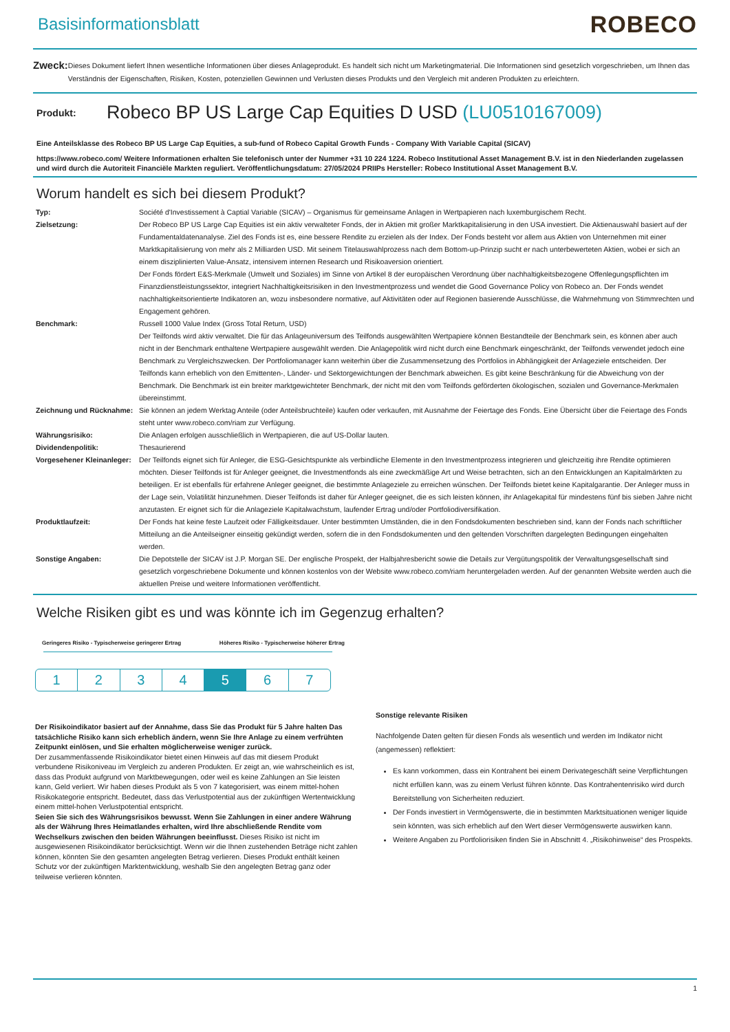Basisinformationsblatt
ROBECO
Zweck:
Dieses Dokument liefert Ihnen wesentliche Informationen über dieses Anlageprodukt. Es handelt sich nicht um Marketingmaterial. Die Informationen sind gesetzlich vorgeschrieben, um Ihnen das Verständnis der Eigenschaften, Risiken, Kosten, potenziellen Gewinnen und Verlusten dieses Produkts und den Vergleich mit anderen Produkten zu erleichtern.
Produkt: Robeco BP US Large Cap Equities D USD (LU0510167009)
Eine Anteilsklasse des Robeco BP US Large Cap Equities, a sub-fund of Robeco Capital Growth Funds - Company With Variable Capital (SICAV)
https://www.robeco.com/ Weitere Informationen erhalten Sie telefonisch unter der Nummer +31 10 224 1224. Robeco Institutional Asset Management B.V. ist in den Niederlanden zugelassen und wird durch die Autoriteit Financiële Markten reguliert. Veröffentlichungsdatum: 27/05/2024 PRIIPs Hersteller: Robeco Institutional Asset Management B.V.
Worum handelt es sich bei diesem Produkt?
| Typ: | Société d'Investissement à Captial Variable (SICAV) – Organismus für gemeinsame Anlagen in Wertpapieren nach luxemburgischem Recht. |
| Zielsetzung: | Der Robeco BP US Large Cap Equities ist ein aktiv verwalteter Fonds, der in Aktien mit großer Marktkapitalisierung in den USA investiert. Die Aktienauswahl basiert auf der Fundamentaldatenanalyse. Ziel des Fonds ist es, eine bessere Rendite zu erzielen als der Index. Der Fonds besteht vor allem aus Aktien von Unternehmen mit einer Marktkapitalisierung von mehr als 2 Milliarden USD. Mit seinem Titelauswahlprozess nach dem Bottom-up-Prinzip sucht er nach unterbewerteten Aktien, wobei er sich an einem disziplinierten Value-Ansatz, intensivem internen Research und Risikoaversion orientiert. Der Fonds fördert E&S-Merkmale (Umwelt und Soziales) im Sinne von Artikel 8 der europäischen Verordnung über nachhaltigkeitsbezogene Offenlegungspflichten im Finanzdienstleistungssektor, integriert Nachhaltigkeitsrisiken in den Investmentprozess und wendet die Good Governance Policy von Robeco an. Der Fonds wendet nachhaltigkeitsorientierte Indikatoren an, wozu insbesondere normative, auf Aktivitäten oder auf Regionen basierende Ausschlüsse, die Wahrnehmung von Stimmrechten und Engagement gehören. |
| Benchmark: | Russell 1000 Value Index (Gross Total Return, USD) Der Teilfonds wird aktiv verwaltet. Die für das Anlageuniversum des Teilfonds ausgewählten Wertpapiere können Bestandteile der Benchmark sein, es können aber auch nicht in der Benchmark enthaltene Wertpapiere ausgewählt werden. Die Anlagepolitik wird nicht durch eine Benchmark eingeschränkt, der Teilfonds verwendet jedoch eine Benchmark zu Vergleichszwecken. Der Portfoliomanager kann weiterhin über die Zusammensetzung des Portfolios in Abhängigkeit der Anlageziele entscheiden. Der Teilfonds kann erheblich von den Emittenten-, Länder- und Sektorgewichtungen der Benchmark abweichen. Es gibt keine Beschränkung für die Abweichung von der Benchmark. Die Benchmark ist ein breiter marktgewichteter Benchmark, der nicht mit den vom Teilfonds geförderten ökologischen, sozialen und Governance-Merkmalen übereinstimmt. |
| Zeichnung und Rücknahme: | Sie können an jedem Werktag Anteile (oder Anteilsbruchteile) kaufen oder verkaufen, mit Ausnahme der Feiertage des Fonds. Eine Übersicht über die Feiertage des Fonds steht unter www.robeco.com/riam zur Verfügung. |
| Währungsrisiko: | Die Anlagen erfolgen ausschließlich in Wertpapieren, die auf US-Dollar lauten. |
| Dividendenpolitik: | Thesaurierend |
| Vorgesehener Kleinanleger: | Der Teilfonds eignet sich für Anleger, die ESG-Gesichtspunkte als verbindliche Elemente in den Investmentprozess integrieren und gleichzeitig ihre Rendite optimieren möchten. Dieser Teilfonds ist für Anleger geeignet, die Investmentfonds als eine zweckmäßige Art und Weise betrachten, sich an den Entwicklungen an Kapitalmärkten zu beteiligen. Er ist ebenfalls für erfahrene Anleger geeignet, die bestimmte Anlageziele zu erreichen wünschen. Der Teilfonds bietet keine Kapitalgarantie. Der Anleger muss in der Lage sein, Volatilität hinzunehmen. Dieser Teilfonds ist daher für Anleger geeignet, die es sich leisten können, ihr Anlagekapital für mindestens fünf bis sieben Jahre nicht anzutasten. Er eignet sich für die Anlageziele Kapitalwachstum, laufender Ertrag und/oder Portfoliodiversifikation. |
| Produktlaufzeit: | Der Fonds hat keine feste Laufzeit oder Fälligkeitsdauer. Unter bestimmten Umständen, die in den Fondsdokumenten beschrieben sind, kann der Fonds nach schriftlicher Mitteilung an die Anteilseigner einseitig gekündigt werden, sofern die in den Fondsdokumenten und den geltenden Vorschriften dargelegten Bedingungen eingehalten werden. |
| Sonstige Angaben: | Die Depotstelle der SICAV ist J.P. Morgan SE. Der englische Prospekt, der Halbjahresbericht sowie die Details zur Vergütungspolitik der Verwaltungsgesellschaft sind gesetzlich vorgeschriebene Dokumente und können kostenlos von der Website www.robeco.com/riam heruntergeladen werden. Auf der genannten Website werden auch die aktuellen Preise und weitere Informationen veröffentlicht. |
Welche Risiken gibt es und was könnte ich im Gegenzug erhalten?
Geringeres Risiko - Typischerweise geringerer Ertrag Höheres Risiko - Typischerweise höherer Ertrag
1 2 3 4 5 6 7
Der Risikoindikator basiert auf der Annahme, dass Sie das Produkt für 5 Jahre halten Das tatsächliche Risiko kann sich erheblich ändern, wenn Sie Ihre Anlage zu einem verfrühten Zeitpunkt einlösen, und Sie erhalten möglicherweise weniger zurück.
Der zusammenfassende Risikoindikator bietet einen Hinweis auf das mit diesem Produkt verbundene Risikoniveau im Vergleich zu anderen Produkten. Er zeigt an, wie wahrscheinlich es ist, dass das Produkt aufgrund von Marktbewegungen, oder weil es keine Zahlungen an Sie leisten kann, Geld verliert. Wir haben dieses Produkt als 5 von 7 kategorisiert, was einem mittel-hohen Risikokategorie entspricht. Bedeutet, dass das Verlustpotential aus der zukünftigen Wertentwicklung einem mittel-hohen Verlustpotential entspricht.
Seien Sie sich des Währungsrisikos bewusst. Wenn Sie Zahlungen in einer andere Währung als der Währung Ihres Heimatlandes erhalten, wird Ihre abschließende Rendite vom Wechselkurs zwischen den beiden Währungen beeinflusst. Dieses Risiko ist nicht im ausgewiesenen Risikoindikator berücksichtigt. Wenn wir die Ihnen zustehenden Beträge nicht zahlen können, könnten Sie den gesamten angelegten Betrag verlieren. Dieses Produkt enthält keinen Schutz vor der zukünftigen Marktentwicklung, weshalb Sie den angelegten Betrag ganz oder teilweise verlieren könnten.
Sonstige relevante Risiken
Nachfolgende Daten gelten für diesen Fonds als wesentlich und werden im Indikator nicht (angemessen) reflektiert:
Es kann vorkommen, dass ein Kontrahent bei einem Derivategeschäft seine Verpflichtungen nicht erfüllen kann, was zu einem Verlust führen könnte. Das Kontrahentenrisiko wird durch Bereitstellung von Sicherheiten reduziert.
Der Fonds investiert in Vermögenswerte, die in bestimmten Marktsituationen weniger liquide sein könnten, was sich erheblich auf den Wert dieser Vermögenswerte auswirken kann.
Weitere Angaben zu Portfoliorisiken finden Sie in Abschnitt 4. „Risikohinweise“ des Prospekts.
1